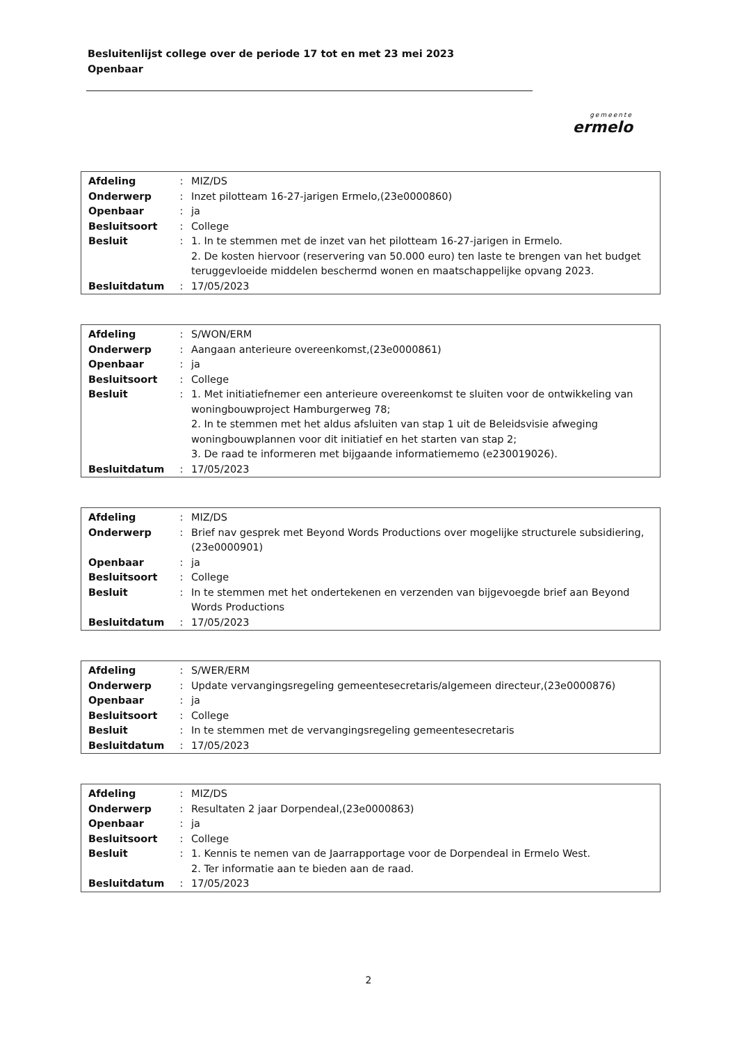Besluitenlijst college over de periode 17 tot en met 23 mei 2023
Openbaar
gemeente
ermelo
| Afdeling | : | MIZ/DS |
| Onderwerp | : | Inzet pilotteam 16-27-jarigen Ermelo,(23e0000860) |
| Openbaar | : | ja |
| Besluitsoort | : | College |
| Besluit | : | 1. In te stemmen met de inzet van het pilotteam 16-27-jarigen in Ermelo. 2. De kosten hiervoor (reservering van 50.000 euro) ten laste te brengen van het budget teruggevloeide middelen beschermd wonen en maatschappelijke opvang 2023. |
| Besluitdatum | : | 17/05/2023 |
| Afdeling | : | S/WON/ERM |
| Onderwerp | : | Aangaan anterieure overeenkomst,(23e0000861) |
| Openbaar | : | ja |
| Besluitsoort | : | College |
| Besluit | : | 1. Met initiatiefnemer een anterieure overeenkomst te sluiten voor de ontwikkeling van woningbouwproject Hamburgerweg 78; 2. In te stemmen met het aldus afsluiten van stap 1 uit de Beleidsvisie afweging woningbouwplannen voor dit initiatief en het starten van stap 2; 3. De raad te informeren met bijgaande informatiememo (e230019026). |
| Besluitdatum | : | 17/05/2023 |
| Afdeling | : | MIZ/DS |
| Onderwerp | : | Brief nav gesprek met Beyond Words Productions over mogelijke structurele subsidiering,(23e0000901) |
| Openbaar | : | ja |
| Besluitsoort | : | College |
| Besluit | : | In te stemmen met het ondertekenen en verzenden van bijgevoegde brief aan Beyond Words Productions |
| Besluitdatum | : | 17/05/2023 |
| Afdeling | : | S/WER/ERM |
| Onderwerp | : | Update vervangingsregeling gemeentesecretaris/algemeen directeur,(23e0000876) |
| Openbaar | : | ja |
| Besluitsoort | : | College |
| Besluit | : | In te stemmen met de vervangingsregeling gemeentesecretaris |
| Besluitdatum | : | 17/05/2023 |
| Afdeling | : | MIZ/DS |
| Onderwerp | : | Resultaten 2 jaar Dorpendeal,(23e0000863) |
| Openbaar | : | ja |
| Besluitsoort | : | College |
| Besluit | : | 1. Kennis te nemen van de Jaarrapportage voor de Dorpendeal in Ermelo West. 2. Ter informatie aan te bieden aan de raad. |
| Besluitdatum | : | 17/05/2023 |
2